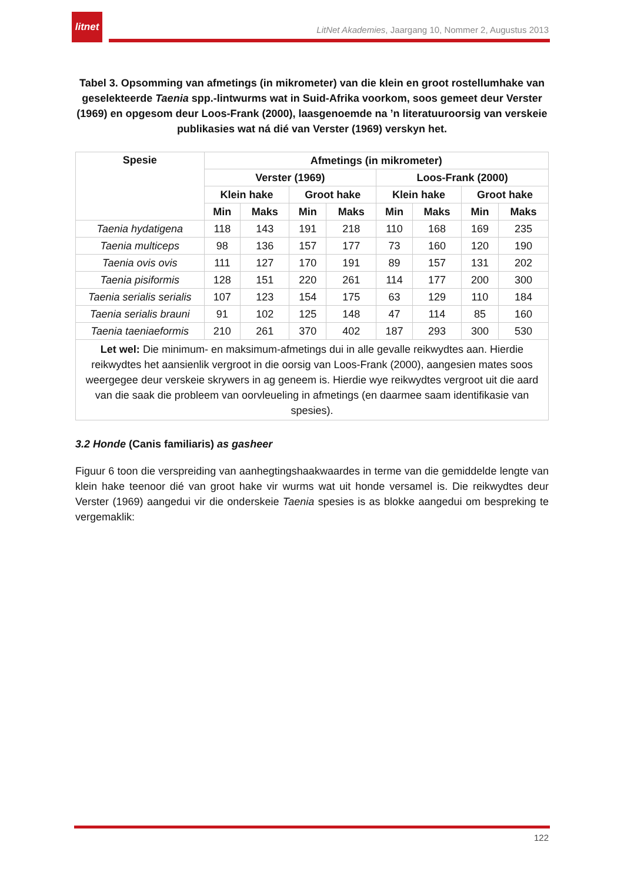litnet
LitNet Akademies, Jaargang 10, Nommer 2, Augustus 2013
Tabel 3. Opsomming van afmetings (in mikrometer) van die klein en groot rostellumhake van geselekteerde Taenia spp.-lintwurms wat in Suid-Afrika voorkom, soos gemeet deur Verster (1969) en opgesom deur Loos-Frank (2000), laasgenoemde na ’n literatuuroorsig van verskeie publikasies wat ná dié van Verster (1969) verskyn het.
| Spesie | Afmetings (in mikrometer) | | | | | | | |
| --- | --- | --- | --- | --- | --- | --- | --- | --- |
| | Verster (1969) | | | | Loos-Frank (2000) | | | |
| | Klein hake | | Groot hake | | Klein hake | | Groot hake | |
| | Min | Maks | Min | Maks | Min | Maks | Min | Maks |
| Taenia hydatigena | 118 | 143 | 191 | 218 | 110 | 168 | 169 | 235 |
| Taenia multiceps | 98 | 136 | 157 | 177 | 73 | 160 | 120 | 190 |
| Taenia ovis ovis | 111 | 127 | 170 | 191 | 89 | 157 | 131 | 202 |
| Taenia pisiformis | 128 | 151 | 220 | 261 | 114 | 177 | 200 | 300 |
| Taenia serialis serialis | 107 | 123 | 154 | 175 | 63 | 129 | 110 | 184 |
| Taenia serialis brauni | 91 | 102 | 125 | 148 | 47 | 114 | 85 | 160 |
| Taenia taeniaeformis | 210 | 261 | 370 | 402 | 187 | 293 | 300 | 530 |
| Let wel: Die minimum- en maksimum-afmetings dui in alle gevalle reikwydtes aan. Hierdie reikwydtes het aansienlik vergroot in die oorsig van Loos-Frank (2000), aangesien mates soos weergegee deur verskeie skrywers in ag geneem is. Hierdie wye reikwydtes vergroot uit die aard van die saak die probleem van oorvleueling in afmetings (en daarmee saam identifikasie van spesies). | | | | | | | | |
3.2 Honde (Canis familiaris) as gasheer
Figuur 6 toon die verspreiding van aanhegtingshaakwaardes in terme van die gemiddelde lengte van klein hake teenoor dié van groot hake vir wurms wat uit honde versamel is. Die reikwydtes deur Verster (1969) aangedui vir die onderskeie Taenia spesies is as blokke aangedui om bespreking te vergemaklik:
122